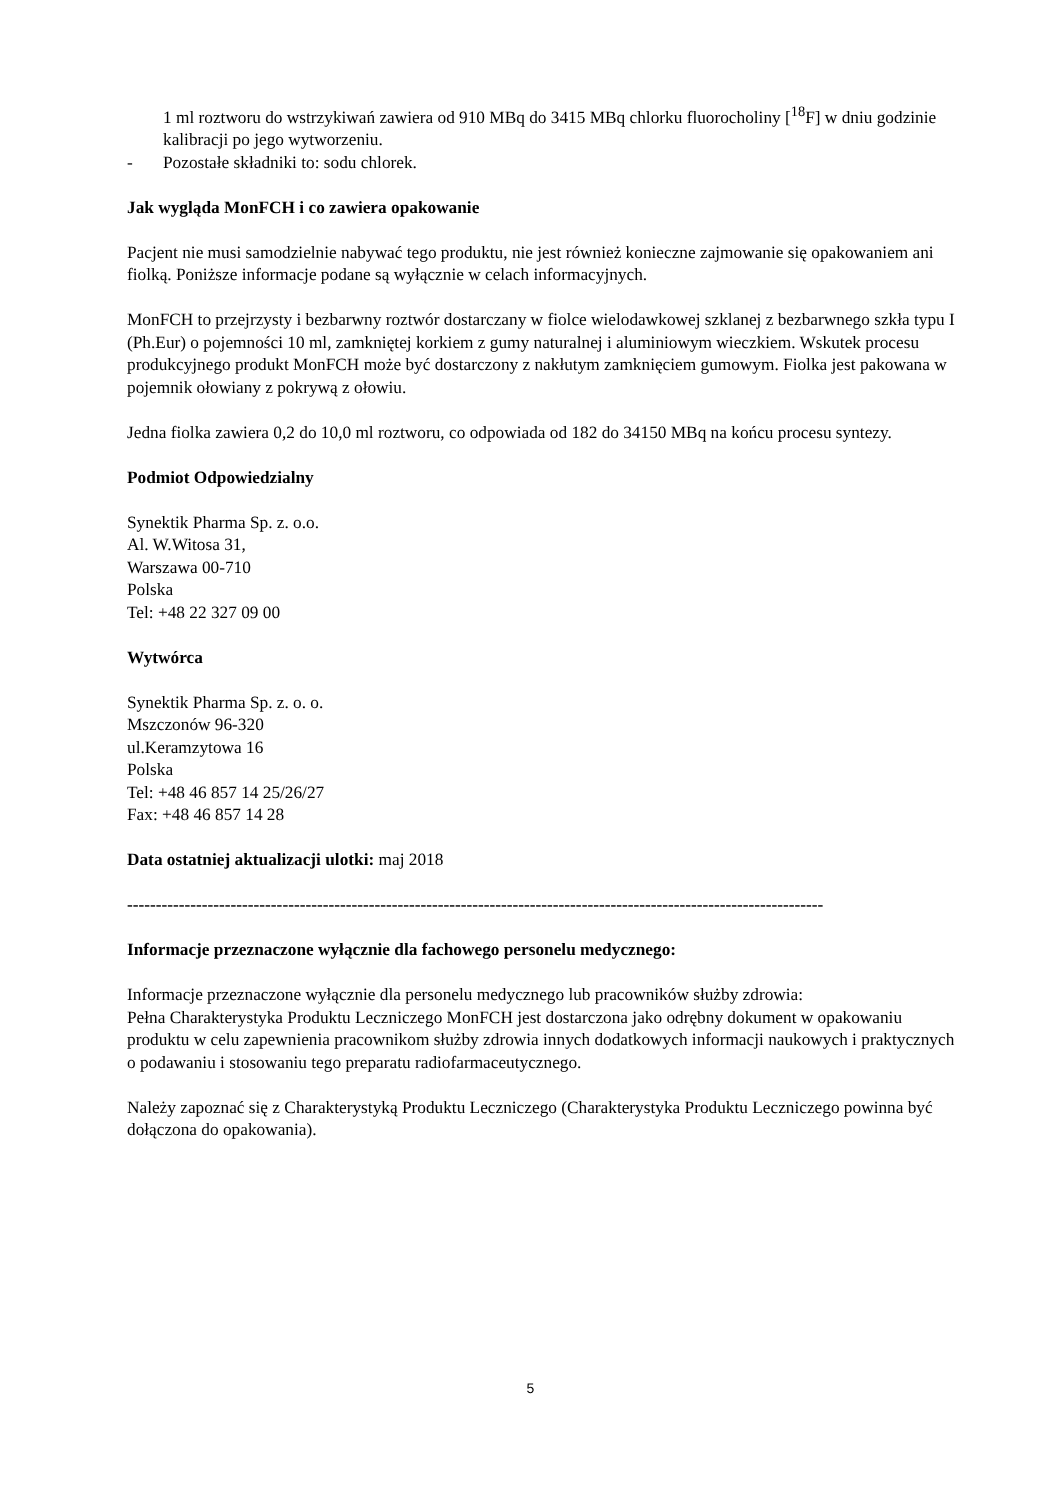1 ml roztworu do wstrzykiwań zawiera od 910 MBq do 3415 MBq chlorku fluorocholiny [<sup>18</sup>F] w dniu godzinie kalibracji po jego wytworzeniu.
- Pozostałe składniki to: sodu chlorek.
Jak wygląda MonFCH i co zawiera opakowanie
Pacjent nie musi samodzielnie nabywać tego produktu, nie jest również konieczne zajmowanie się opakowaniem ani fiolką. Poniższe informacje podane są wyłącznie w celach informacyjnych.
MonFCH to przejrzysty i bezbarwny roztwór dostarczany w fiolce wielodawkowej szklanej z bezbarwnego szkła typu I (Ph.Eur) o pojemności 10 ml, zamkniętej korkiem z gumy naturalnej i aluminiowym wieczkiem. Wskutek procesu produkcyjnego produkt MonFCH może być dostarczony z nakłutym zamknięciem gumowym. Fiolka jest pakowana w pojemnik ołowiany z pokrywą z ołowiu.
Jedna fiolka zawiera 0,2 do 10,0 ml roztworu, co odpowiada od 182 do 34150 MBq na końcu procesu syntezy.
Podmiot Odpowiedzialny
Synektik Pharma Sp. z. o.o.
Al. W.Witosa 31,
Warszawa 00-710
Polska
Tel: +48 22 327 09 00
Wytwórca
Synektik Pharma Sp. z. o. o.
Mszczonów 96-320
ul.Keramzytowa 16
Polska
Tel: +48 46 857 14 25/26/27
Fax: +48 46 857 14 28
Data ostatniej aktualizacji ulotki: maj 2018
-------------------------------------------------------------------------------------------------------------------------
Informacje przeznaczone wyłącznie dla fachowego personelu medycznego:
Informacje przeznaczone wyłącznie dla personelu medycznego lub pracowników służby zdrowia:
Pełna Charakterystyka Produktu Leczniczego MonFCH jest dostarczona jako odrębny dokument w opakowaniu produktu w celu zapewnienia pracownikom służby zdrowia innych dodatkowych informacji naukowych i praktycznych o podawaniu i stosowaniu tego preparatu radiofarmaceutycznego.
Należy zapoznać się z Charakterystyką Produktu Leczniczego (Charakterystyka Produktu Leczniczego powinna być dołączona do opakowania).
5